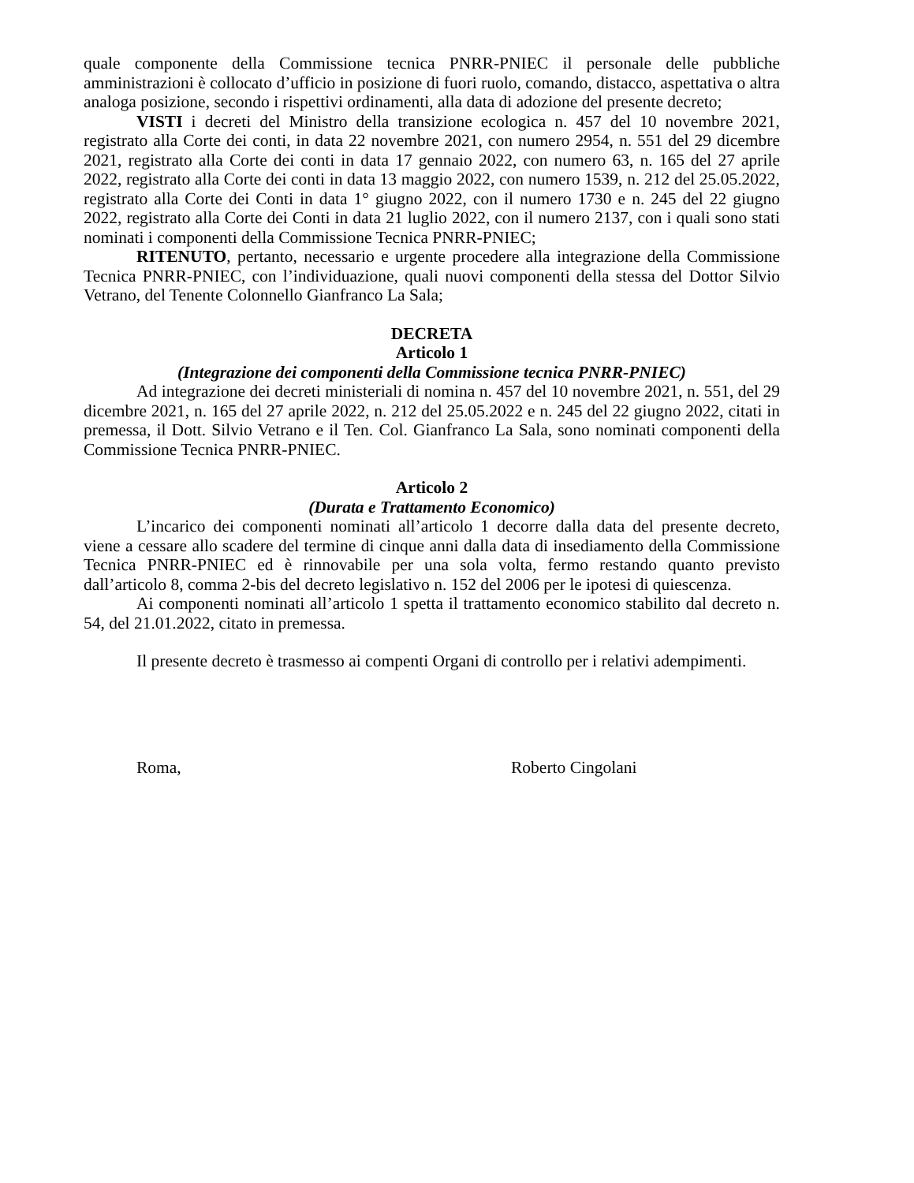quale componente della Commissione tecnica PNRR-PNIEC il personale delle pubbliche amministrazioni è collocato d’ufficio in posizione di fuori ruolo, comando, distacco, aspettativa o altra analoga posizione, secondo i rispettivi ordinamenti, alla data di adozione del presente decreto;
VISTI i decreti del Ministro della transizione ecologica n. 457 del 10 novembre 2021, registrato alla Corte dei conti, in data 22 novembre 2021, con numero 2954, n. 551 del 29 dicembre 2021, registrato alla Corte dei conti in data 17 gennaio 2022, con numero 63, n. 165 del 27 aprile 2022, registrato alla Corte dei conti in data 13 maggio 2022, con numero 1539, n. 212 del 25.05.2022, registrato alla Corte dei Conti in data 1° giugno 2022, con il numero 1730 e n. 245 del 22 giugno 2022, registrato alla Corte dei Conti in data 21 luglio 2022, con il numero 2137, con i quali sono stati nominati i componenti della Commissione Tecnica PNRR-PNIEC;
RITENUTO, pertanto, necessario e urgente procedere alla integrazione della Commissione Tecnica PNRR-PNIEC, con l’individuazione, quali nuovi componenti della stessa del Dottor Silvio Vetrano, del Tenente Colonnello Gianfranco La Sala;
DECRETA
Articolo 1
(Integrazione dei componenti della Commissione tecnica PNRR-PNIEC)
Ad integrazione dei decreti ministeriali di nomina n. 457 del 10 novembre 2021, n. 551, del 29 dicembre 2021, n. 165 del 27 aprile 2022, n. 212 del 25.05.2022 e n. 245 del 22 giugno 2022, citati in premessa, il Dott. Silvio Vetrano e il Ten. Col. Gianfranco La Sala, sono nominati componenti della Commissione Tecnica PNRR-PNIEC.
Articolo 2
(Durata e Trattamento Economico)
L’incarico dei componenti nominati all’articolo 1 decorre dalla data del presente decreto, viene a cessare allo scadere del termine di cinque anni dalla data di insediamento della Commissione Tecnica PNRR-PNIEC ed è rinnovabile per una sola volta, fermo restando quanto previsto dall’articolo 8, comma 2-bis del decreto legislativo n. 152 del 2006 per le ipotesi di quiescenza.
Ai componenti nominati all’articolo 1 spetta il trattamento economico stabilito dal decreto n. 54, del 21.01.2022, citato in premessa.
Il presente decreto è trasmesso ai compenti Organi di controllo per i relativi adempimenti.
Roma, Roberto Cingolani